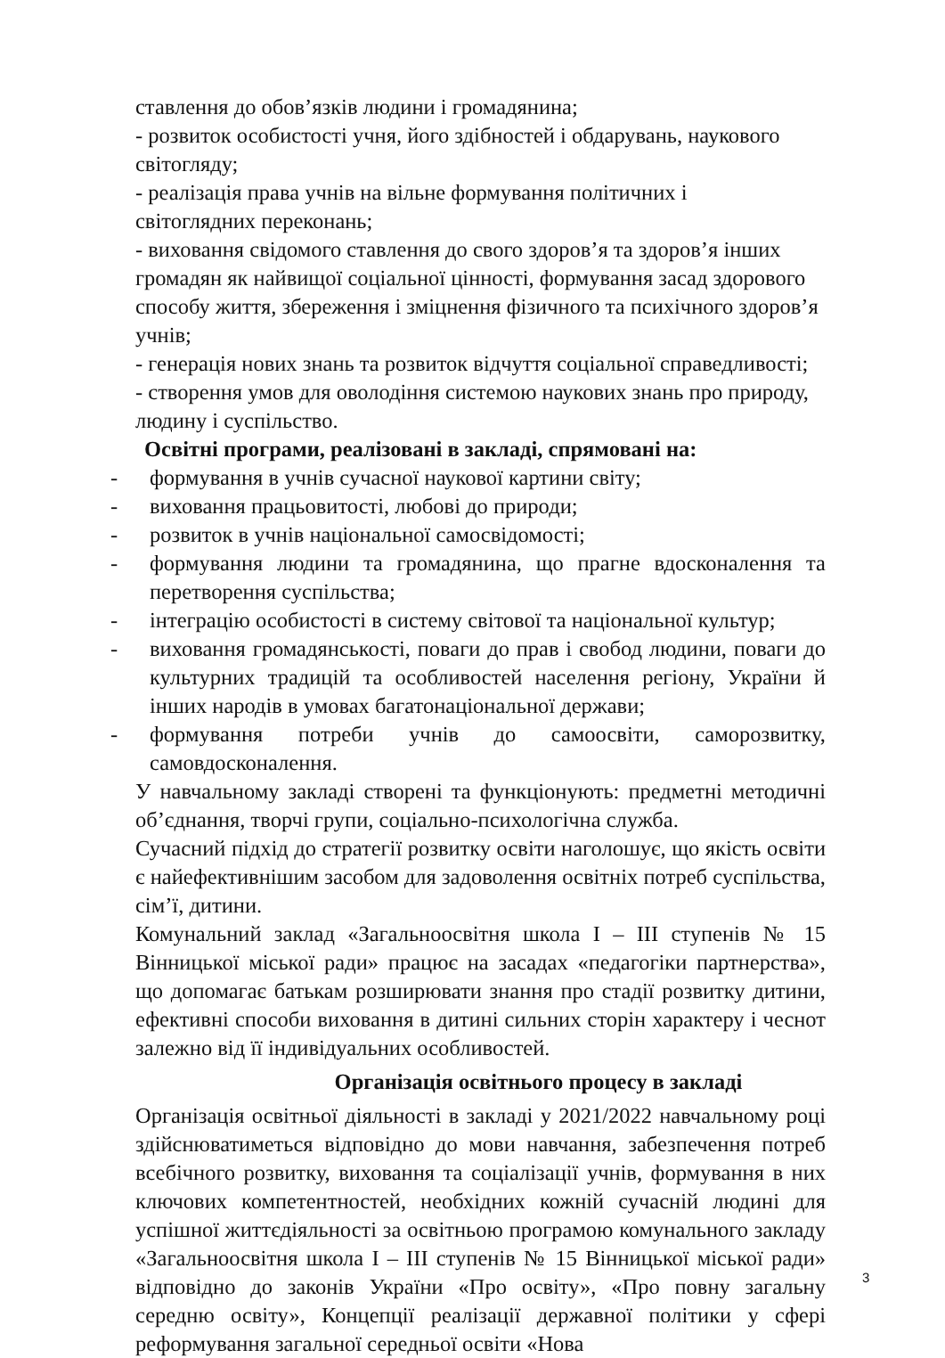ставлення до обов’язків людини і громадянина;
- розвиток особистості учня, його здібностей і обдарувань, наукового світогляду;
- реалізація права учнів на вільне формування політичних і
світоглядних переконань;
- виховання свідомого ставлення до свого здоров’я та здоров’я інших громадян як найвищої соціальної цінності, формування засад здорового способу життя, збереження і зміцнення фізичного та психічного здоров’я учнів;
- генерація нових знань та розвиток відчуття соціальної справедливості;
- створення умов для оволодіння системою наукових знань про природу, людину і суспільство.
Освітні програми, реалізовані в закладі, спрямовані на:
- формування в учнів сучасної наукової картини світу;
- виховання працьовитості, любові до природи;
- розвиток в учнів національної самосвідомості;
- формування людини та громадянина, що прагне вдосконалення та перетворення суспільства;
- інтеграцію особистості в систему світової та національної культур;
- виховання громадянськості, поваги до прав і свобод людини, поваги до культурних традицій та особливостей населення регіону, України й інших народів в умовах багатонаціональної держави;
- формування потреби учнів до самоосвіти, саморозвитку, самовдосконалення.
У навчальному закладі створені та функціонують: предметні методичні об’єднання, творчі групи, соціально-психологічна служба.
Сучасний підхід до стратегії розвитку освіти наголошує, що якість освіти є найефективнішим засобом для задоволення освітніх потреб суспільства, сім’ї, дитини.
Комунальний заклад «Загальноосвітня школа І – ІІІ ступенів № 15 Вінницької міської ради» працює на засадах «педагогіки партнерства», що допомагає батькам розширювати знання про стадії розвитку дитини, ефективні способи виховання в дитині сильних сторін характеру і чеснот залежно від її індивідуальних особливостей.
Організація освітнього процесу в закладі
Організація освітньої діяльності в закладі у 2021/2022 навчальному році здійснюватиметься відповідно до мови навчання, забезпечення потреб всебічного розвитку, виховання та соціалізації учнів, формування в них ключових компетентностей, необхідних кожній сучасній людині для успішної життєдіяльності за освітньою програмою комунального закладу «Загальноосвітня школа І – ІІІ ступенів № 15 Вінницької міської ради» відповідно до законів України «Про освіту», «Про повну загальну середню освіту», Концепції реалізації державної політики у сфері реформування загальної середньої освіти «Нова
3